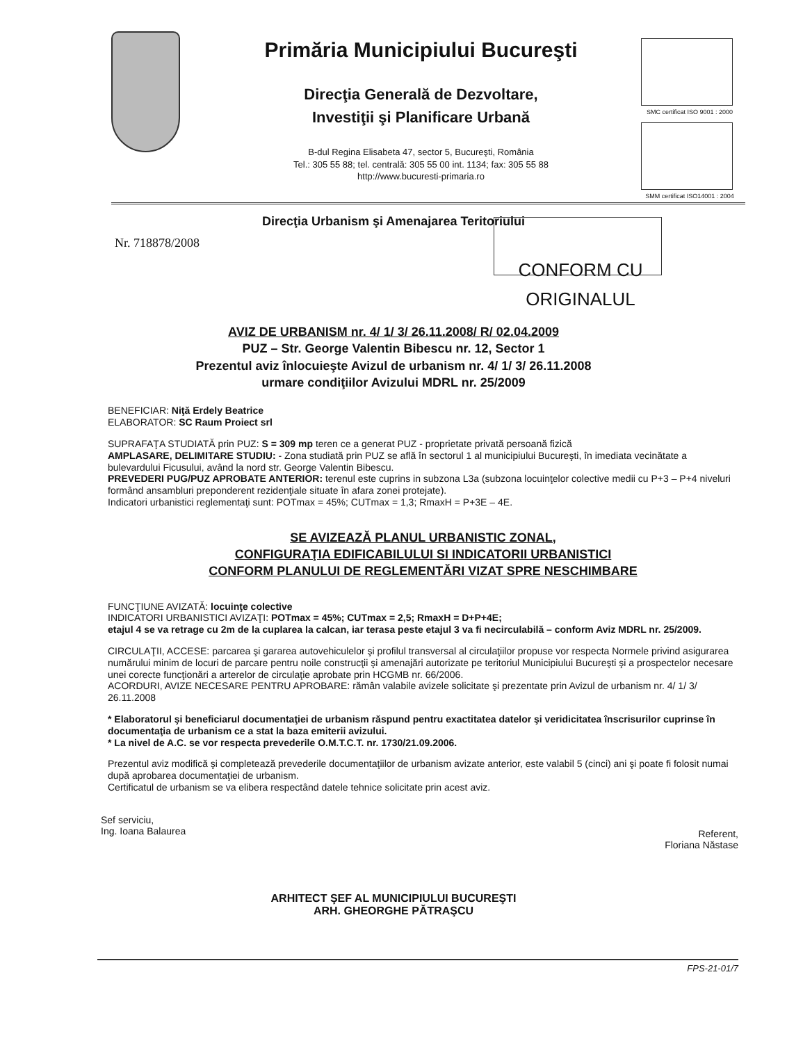Primăria Municipiului Bucureşti
Direcţia Generală de Dezvoltare,
Investiţii şi Planificare Urbană
B-dul Regina Elisabeta 47, sector 5, Bucureşti, România
Tel.: 305 55 88; tel. centrală: 305 55 00 int. 1134; fax: 305 55 88
http://www.bucuresti-primaria.ro
SMC certificat ISO 9001 : 2000
SMM certificat ISO14001 : 2004
Direcţia Urbanism şi Amenajarea Teritoriului
Nr. 718878/2008
CONFORM CU
ORIGINALUL
AVIZ DE URBANISM nr. 4/ 1/ 3/ 26.11.2008/ R/ 02.04.2009
PUZ – Str. George Valentin Bibescu nr. 12, Sector 1
Prezentul aviz înlocuieşte Avizul de urbanism nr. 4/ 1/ 3/ 26.11.2008
urmare condiţiilor Avizului MDRL nr. 25/2009
BENEFICIAR: Niţă Erdely Beatrice
ELABORATOR: SC Raum Proiect srl
SUPRAFAŢA STUDIATĂ prin PUZ: S = 309 mp teren ce a generat PUZ - proprietate privată persoană fizică
AMPLASARE, DELIMITARE STUDIU: - Zona studiată prin PUZ se află în sectorul 1 al municipiului Bucureşti, în imediata vecinătate a bulevardului Ficusului, având la nord str. George Valentin Bibescu.
PREVEDERI PUG/PUZ APROBATE ANTERIOR: terenul este cuprins in subzona L3a (subzona locuinţelor colective medii cu P+3 – P+4 niveluri formând ansambluri preponderent rezidenţiale situate în afara zonei protejate).
Indicatori urbanistici reglementaţi sunt: POTmax = 45%; CUTmax = 1,3; RmaxH = P+3E – 4E.
SE AVIZEAZĂ PLANUL URBANISTIC ZONAL,
CONFIGURAŢIA EDIFICABILULUI SI INDICATORII URBANISTICI
CONFORM PLANULUI DE REGLEMENTĂRI VIZAT SPRE NESCHIMBARE
FUNCŢIUNE AVIZATĂ: locuinţe colective
INDICATORI URBANISTICI AVIZAŢI: POTmax = 45%; CUTmax = 2,5; RmaxH = D+P+4E;
etajul 4 se va retrage cu 2m de la cuplarea la calcan, iar terasa peste etajul 3 va fi necirculabilă – conform Aviz MDRL nr. 25/2009.
CIRCULAŢII, ACCESE: parcarea şi gararea autovehiculelor şi profilul transversal al circulaţiilor propuse vor respecta Normele privind asigurarea numărului minim de locuri de parcare pentru noile construcţii şi amenajări autorizate pe teritoriul Municipiului Bucureşti şi a prospectelor necesare unei corecte funcţionări a arterelor de circulaţie aprobate prin HCGMB nr. 66/2006.
ACORDURI, AVIZE NECESARE PENTRU APROBARE: rămân valabile avizele solicitate şi prezentate prin Avizul de urbanism nr. 4/ 1/ 3/ 26.11.2008
* Elaboratorul şi beneficiarul documentaţiei de urbanism răspund pentru exactitatea datelor şi veridicitatea înscrisurilor cuprinse în documentaţia de urbanism ce a stat la baza emiterii avizului.
* La nivel de A.C. se vor respecta prevederile O.M.T.C.T. nr. 1730/21.09.2006.
Prezentul aviz modifică şi completează prevederile documentaţiilor de urbanism avizate anterior, este valabil 5 (cinci) ani şi poate fi folosit numai după aprobarea documentaţiei de urbanism.
Certificatul de urbanism se va elibera respectând datele tehnice solicitate prin acest aviz.
Sef serviciu,
Ing. Ioana Balaurea
Referent,
Floriana Năstase
ARHITECT ŞEF AL MUNICIPIULUI BUCUREŞTI
ARH. GHEORGHE PĂTRAŞCU
FPS-21-01/7